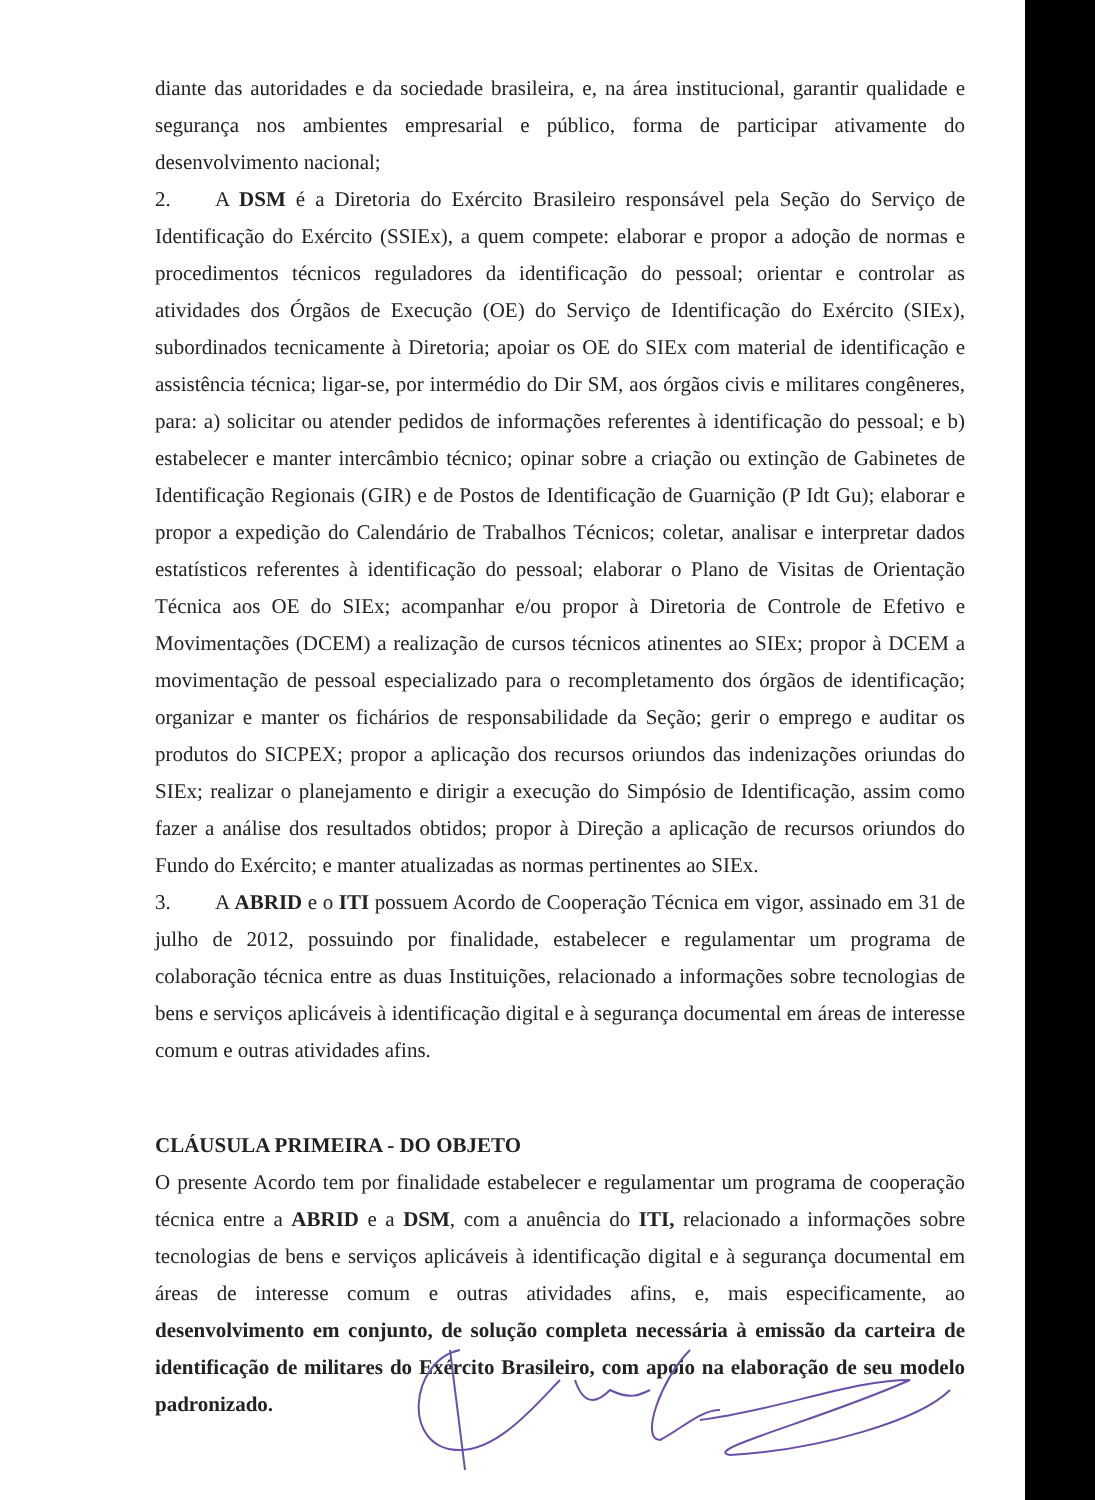diante das autoridades e da sociedade brasileira, e, na área institucional, garantir qualidade e segurança nos ambientes empresarial e público, forma de participar ativamente do desenvolvimento nacional;
2. A DSM é a Diretoria do Exército Brasileiro responsável pela Seção do Serviço de Identificação do Exército (SSIEx), a quem compete: elaborar e propor a adoção de normas e procedimentos técnicos reguladores da identificação do pessoal; orientar e controlar as atividades dos Órgãos de Execução (OE) do Serviço de Identificação do Exército (SIEx), subordinados tecnicamente à Diretoria; apoiar os OE do SIEx com material de identificação e assistência técnica; ligar-se, por intermédio do Dir SM, aos órgãos civis e militares congêneres, para: a) solicitar ou atender pedidos de informações referentes à identificação do pessoal; e b) estabelecer e manter intercâmbio técnico; opinar sobre a criação ou extinção de Gabinetes de Identificação Regionais (GIR) e de Postos de Identificação de Guarnição (P Idt Gu); elaborar e propor a expedição do Calendário de Trabalhos Técnicos; coletar, analisar e interpretar dados estatísticos referentes à identificação do pessoal; elaborar o Plano de Visitas de Orientação Técnica aos OE do SIEx; acompanhar e/ou propor à Diretoria de Controle de Efetivo e Movimentações (DCEM) a realização de cursos técnicos atinentes ao SIEx; propor à DCEM a movimentação de pessoal especializado para o recompletamento dos órgãos de identificação; organizar e manter os fichários de responsabilidade da Seção; gerir o emprego e auditar os produtos do SICPEX; propor a aplicação dos recursos oriundos das indenizações oriundas do SIEx; realizar o planejamento e dirigir a execução do Simpósio de Identificação, assim como fazer a análise dos resultados obtidos; propor à Direção a aplicação de recursos oriundos do Fundo do Exército; e manter atualizadas as normas pertinentes ao SIEx.
3. A ABRID e o ITI possuem Acordo de Cooperação Técnica em vigor, assinado em 31 de julho de 2012, possuindo por finalidade, estabelecer e regulamentar um programa de colaboração técnica entre as duas Instituições, relacionado a informações sobre tecnologias de bens e serviços aplicáveis à identificação digital e à segurança documental em áreas de interesse comum e outras atividades afins.
CLÁUSULA PRIMEIRA - DO OBJETO
O presente Acordo tem por finalidade estabelecer e regulamentar um programa de cooperação técnica entre a ABRID e a DSM, com a anuência do ITI, relacionado a informações sobre tecnologias de bens e serviços aplicáveis à identificação digital e à segurança documental em áreas de interesse comum e outras atividades afins, e, mais especificamente, ao desenvolvimento em conjunto, de solução completa necessária à emissão da carteira de identificação de militares do Exército Brasileiro, com apoio na elaboração de seu modelo padronizado.